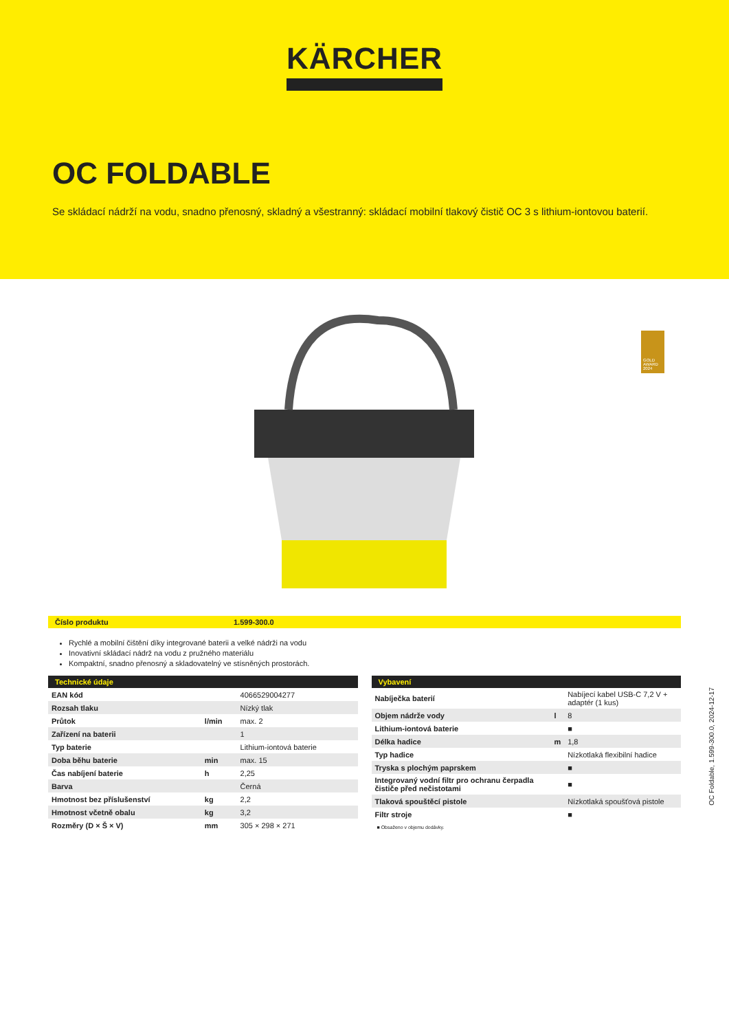KÄRCHER
OC FOLDABLE
Se skládací nádrží na vodu, snadno přenosný, skladný a všestranný: skládací mobilní tlakový čistič OC 3 s lithium-iontovou baterií.
GOLD AWARD 2024
Číslo produktu 1.599-300.0
Rychlé a mobilní čištění díky integrované baterii a velké nádrži na vodu
Inovativní skládací nádrž na vodu z pružného materiálu
Kompaktní, snadno přenosný a skladovatelný ve stísněných prostorách.
| Technické údaje | | |
| --- | --- | --- |
| EAN kód | | 4066529004277 |
| Rozsah tlaku | | Nízký tlak |
| Průtok | l/min | max. 2 |
| Zařízení na baterii | | 1 |
| Typ baterie | | Lithium-iontová baterie |
| Doba běhu baterie | min | max. 15 |
| Čas nabíjení baterie | h | 2,25 |
| Barva | | Černá |
| Hmotnost bez příslušenství | kg | 2,2 |
| Hmotnost včetně obalu | kg | 3,2 |
| Rozměry (D × Š × V) | mm | 305 × 298 × 271 |
| Vybavení | | |
| --- | --- | --- |
| Nabíječka baterií | | Nabíjecí kabel USB-C 7,2 V + adaptér (1 kus) |
| Objem nádrže vody | l | 8 |
| Lithium-iontová baterie | | ■ |
| Délka hadice | m | 1,8 |
| Typ hadice | | Nízkotlaká flexibilní hadice |
| Tryska s plochým paprskem | | ■ |
| Integrovaný vodní filtr pro ochranu čerpadla čističe před nečistotami | | ■ |
| Tlaková spouštěcí pistole | | Nízkotlaká spoušťová pistole |
| Filtr stroje | | ■ |
■ Obsaženo v objemu dodávky.
OC Foldable, 1.599-300.0, 2024-12-17